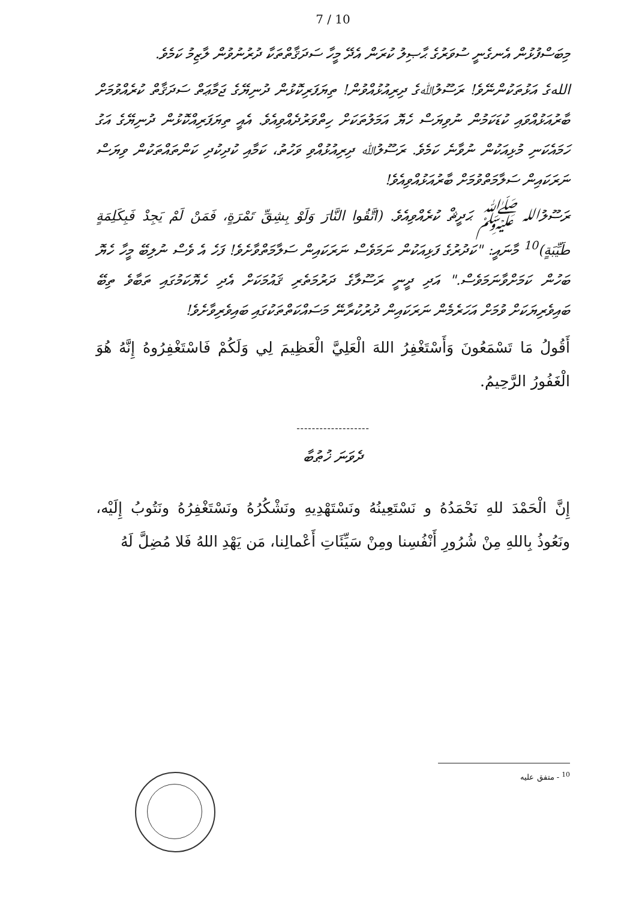7 / 10
މިބަސްފުޅުން އެނގެނީ ސުވަރުގެ ޙާޞިލު ކުރަން އެދޭ މީހާ ސަދަޤާތްތަކާ ދުރުނުވުން ލާޒިމު ކަމެވެ.
اللهގެ އަޅުތަކުންނޭވެ! ރަސޫލުﷲގެ ދިރިއުޅުއްވުން! ތިޔަފަރިކޮޅުން ދުނިޔޭގެ ޖަމާޢަތް ސަދަޤާތް ކުރެއްވުމަށް ބާރުއަޅުއްވައި ކުޑަކަމުން ނުވިޔަސް ހެޔޮ އަމަލުތަކަށް ހިތްވަރުދެއްވިއެވެ. އެއީ ތިޔަފަރިއްކޮޅުން ދުނިޔޭގެ އަގު ހަމައެކަނި މުޅިއަކުން ނުވާނެ ކަމެވެ. ރަސޫލުﷲ ދިރިއުޅުއްވި ވަހުތު، ކަމާއި ކުދިކުދި ކަންތައްތަކުން ވިޔަސް ނަރަކައިން ސަލާމަތްވުމަށް ބާރުއަޅުއްވިއެވެ!
ރަސޫލުالله ﷺ ޙަދީޘް ކުރެއްވިއެވެ. (اتَّقُوا النَّارَ وَلَوْ بِشِقِّ تَمْرَةٍ، فَمَنْ لَمْ يَجِدْ فَبِكَلِمَةٍ طَيِّبَةٍ)<sup>10</sup> މާނައީ: "ކަދުރުގެ ފަޅިއަކުން ނަމަވެސް ނަރަކައިން ސަލާމަތްވާށެވެ! ފަހެ އެ ވެސް ނުލިބޭ މީހާ ހެޔޮ ބަހުން ކަމަށްވާނަމަވެސް." އަދި ދީނީ ރަސޫލާގެ ދަރުމަތެރި ޤައުމަކަށް އެދި ހެޔޮކަމުގައި ތަބާވެ ތިބޭ ބައިވެރިޔަކަށް ވުމަށް އަހަރެމެން ނަރަކައިން ދުރުކުރާނޭ މަސައްކަތްތަކުގައި ބައިވެރިވާށެވެ!
أَقُولُ مَا تَسْمَعُونَ وَأَسْتَغْفِرُ اللهَ الْعَلِيَّ الْعَظِيمَ لِي وَلَكُمْ فَاسْتَغْفِرُوهُ إِنَّهُ هُوَ الْغَفُورُ الرَّحِيمُ.
-------------------
ދެވަނަ ޚުޠުބާ
إِنَّ الْحَمْدَ للهِ نَحْمَدُهُ و نَسْتَعِينُهُ ونَسْتَهْدِيهِ ونَشْكُرُهُ ونَسْتَغْفِرُهُ ونَتُوبُ إِلَيْه، ونَعُوذُ بِاللهِ مِنْ شُرُورِ أَنْفُسِنا ومِنْ سَيِّئَاتِ أَعْمالِنا، مَن يَهْدِ اللهُ فَلا مُضِلَّ لَهُ
<sup>10</sup> - متفق عليه